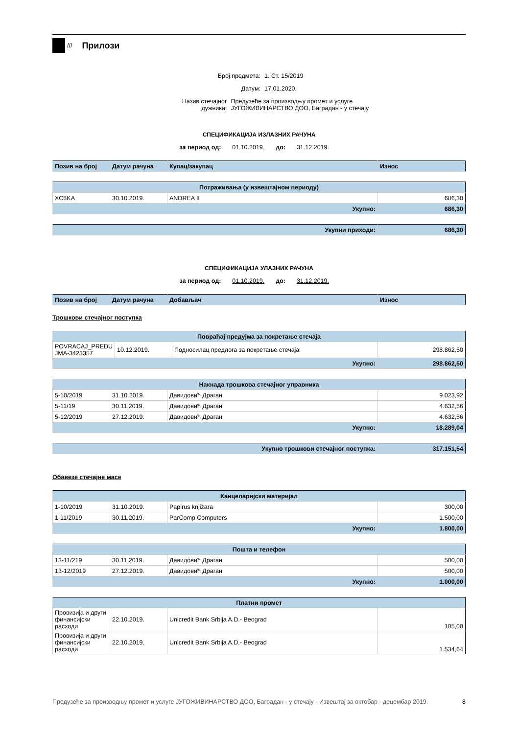///
Прилози
Број предмета: 1. Ст. 15/2019
Датум: 17.01.2020.
Назив стечајног дужника: Предузеће за производњу промет и услуге ЈУГОЖИВИНАРСТВО ДОО, Баградан - у стечају
СПЕЦИФИКАЦИЈА ИЗЛАЗНИХ РАЧУНА
за период од: 01.10.2019. до: 31.12.2019.
| Позив на број | Датум рачуна | Купац/закупац | Износ |
| --- | --- | --- | --- |
| Потраживања (у извештајном периоду) | | | |
| --- | --- | --- | --- |
| XC8KA | 30.10.2019. | ANDREA II | 686,30 |
| Укупно: | | | 686,30 |
| Укупни приходи: | 686,30 |
СПЕЦИФИКАЦИЈА УЛАЗНИХ РАЧУНА
за период од: 01.10.2019. до: 31.12.2019.
| Позив на број | Датум рачуна | Добављач | Износ |
| --- | --- | --- | --- |
Трошкови стечајног поступка
| Повраћај предујма за покретање стечаја | | | |
| --- | --- | --- | --- |
| POVRACAJ_PREDU JMA-3423357 | 10.12.2019. | Подносилац предлога за покретање стечаја | 298.862,50 |
| Укупно: | | | 298.862,50 |
| Накнада трошкова стечајног управника | | | |
| --- | --- | --- | --- |
| 5-10/2019 | 31.10.2019. | Давидовић Драган | 9.023,92 |
| 5-11/19 | 30.11.2019. | Давидовић Драган | 4.632,56 |
| 5-12/2019 | 27.12.2019. | Давидовић Драган | 4.632,56 |
| Укупно: | | | 18.289,04 |
| Укупно трошкови стечајног поступка: | 317.151,54 |
Обавезе стечајне масе
| Канцеларијски материјал | | | |
| --- | --- | --- | --- |
| 1-10/2019 | 31.10.2019. | Papirus knjižara | 300,00 |
| 1-11/2019 | 30.11.2019. | ParComp Computers | 1.500,00 |
| Укупно: | | | 1.800,00 |
| Пошта и телефон | | | |
| --- | --- | --- | --- |
| 13-11/219 | 30.11.2019. | Давидовић Драган | 500,00 |
| 13-12/2019 | 27.12.2019. | Давидовић Драган | 500,00 |
| Укупно: | | | 1.000,00 |
| Платни промет | | | |
| --- | --- | --- | --- |
| Провизија и други финансијски расходи | 22.10.2019. | Unicredit Bank Srbija A.D.- Beograd | 105,00 |
| Провизија и други финансијски расходи | 22.10.2019. | Unicredit Bank Srbija A.D.- Beograd | 1.534,64 |
Предузеће за производњу промет и услуге ЈУГОЖИВИНАРСТВО ДОО, Баградан - у стечају - Извештај за октобар - децембар 2019. 8